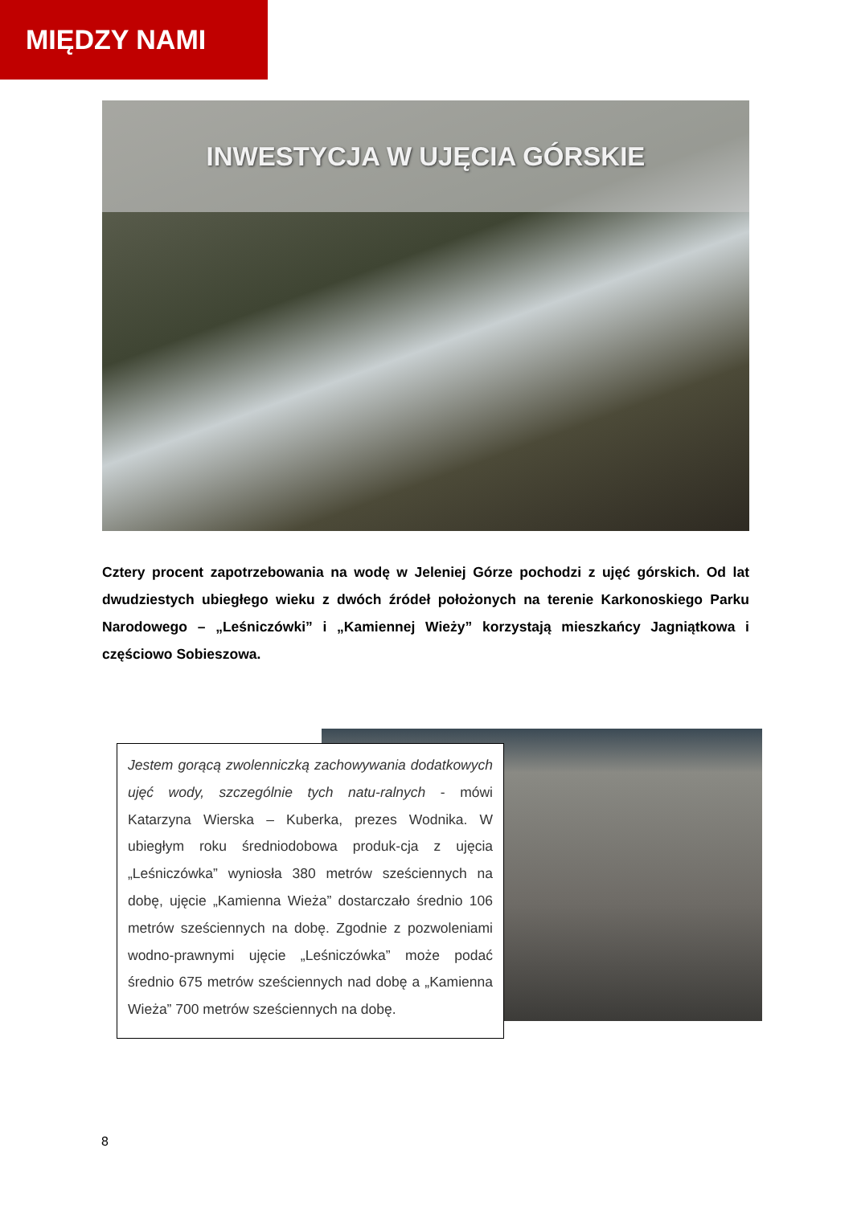MIĘDZY NAMI
INWESTYCJA W UJĘCIA GÓRSKIE
Cztery procent zapotrzebowania na wodę w Jeleniej Górze pochodzi z ujęć górskich. Od lat dwudziestych ubiegłego wieku z dwóch źródeł położonych na terenie Karkonoskiego Parku Narodowego – „Leśniczówki” i „Kamiennej Wieży” korzystają mieszkańcy Jagniątkowa i częściowo Sobieszowa.
Jestem gorącą zwolenniczką zachowywania dodatkowych ujęć wody, szczególnie tych natu-ralnych - mówi Katarzyna Wierska – Kuberka, prezes Wodnika. W ubiegłym roku średniodobowa produk-cja z ujęcia „Leśniczówka” wyniosła 380 metrów sześciennych na dobę, ujęcie „Kamienna Wieża” dostarczało średnio 106 metrów sześciennych na dobę. Zgodnie z pozwoleniami wodno-prawnymi ujęcie „Leśniczówka” może podać średnio 675 metrów sześciennych nad dobę a „Kamienna Wieża” 700 metrów sześciennych na dobę.
8